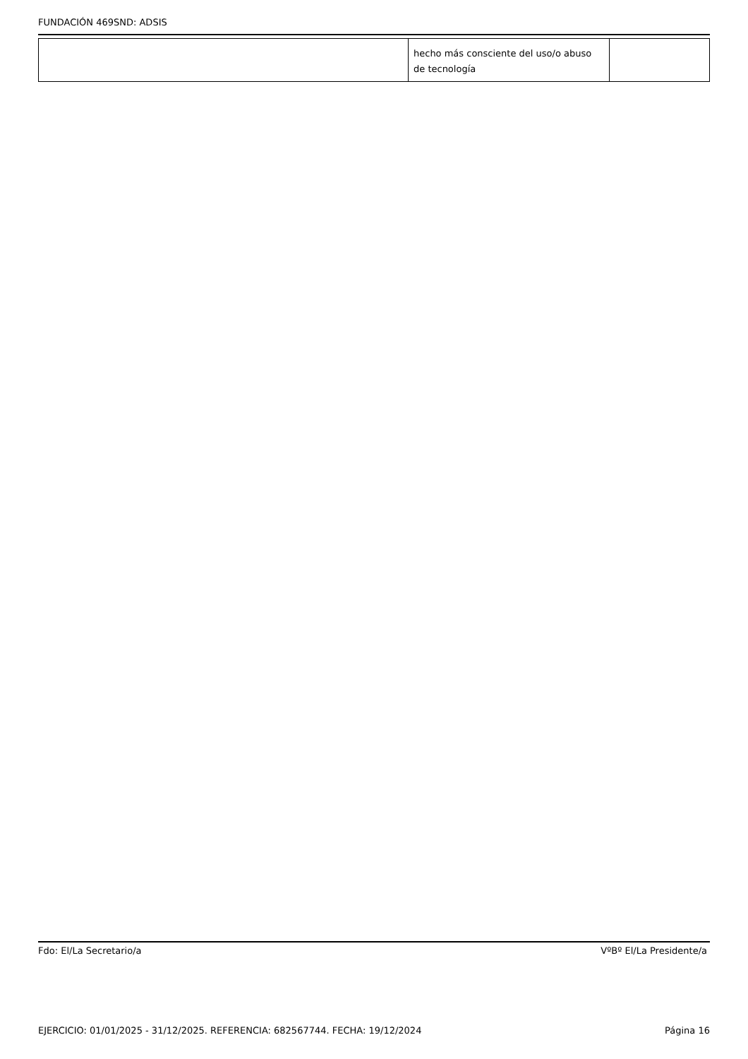FUNDACIÓN 469SND: ADSIS
| | hecho más consciente del uso/o abuso de tecnología | |
Fdo: El/La Secretario/a VºBº El/La Presidente/a
EJERCICIO: 01/01/2025 - 31/12/2025. REFERENCIA: 682567744. FECHA: 19/12/2024 Página 16